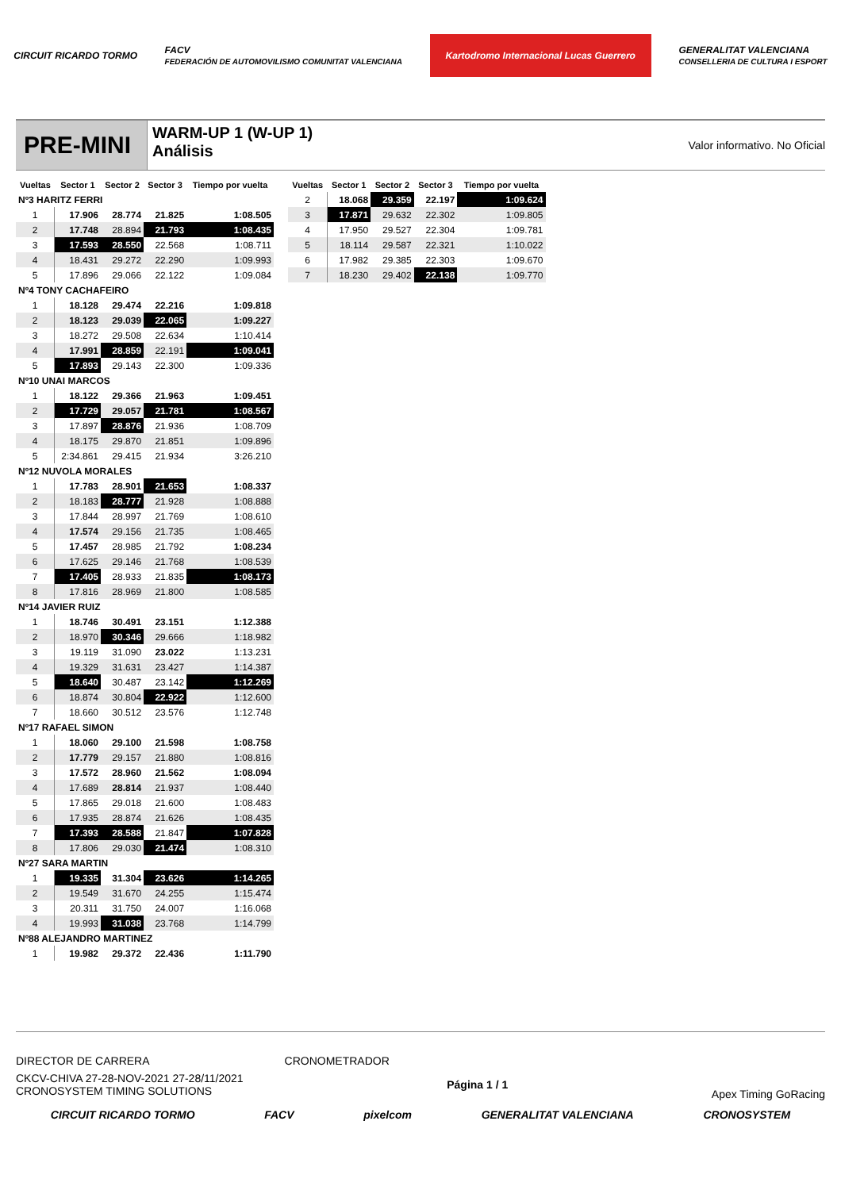CIRCUIT RICARDO TORMO
FACV
FEDERACIÓN DE AUTOMOVILISMO COMUNITAT VALENCIANA
Kartodromo Internacional Lucas Guerrero
GENERALITAT VALENCIANA
CONSELLERIA DE CULTURA I ESPORT
PRE-MINI
WARM-UP 1 (W-UP 1)
Análisis
Valor informativo. No Oficial
| Vueltas | Sector 1 | Sector 2 | Sector 3 | Tiempo por vuelta |
| --- | --- | --- | --- | --- |
| Nº3 HARITZ FERRI | | | | |
| 1 | 17.906 | 28.774 | 21.825 | 1:08.505 |
| 2 | 17.748 | 28.894 | 21.793 | 1:08.435 |
| 3 | 17.593 | 28.550 | 22.568 | 1:08.711 |
| 4 | 18.431 | 29.272 | 22.290 | 1:09.993 |
| 5 | 17.896 | 29.066 | 22.122 | 1:09.084 |
| Nº4 TONY CACHAFEIRO | | | | |
| 1 | 18.128 | 29.474 | 22.216 | 1:09.818 |
| 2 | 18.123 | 29.039 | 22.065 | 1:09.227 |
| 3 | 18.272 | 29.508 | 22.634 | 1:10.414 |
| 4 | 17.991 | 28.859 | 22.191 | 1:09.041 |
| 5 | 17.893 | 29.143 | 22.300 | 1:09.336 |
| Nº10 UNAI MARCOS | | | | |
| 1 | 18.122 | 29.366 | 21.963 | 1:09.451 |
| 2 | 17.729 | 29.057 | 21.781 | 1:08.567 |
| 3 | 17.897 | 28.876 | 21.936 | 1:08.709 |
| 4 | 18.175 | 29.870 | 21.851 | 1:09.896 |
| 5 | 2:34.861 | 29.415 | 21.934 | 3:26.210 |
| Nº12 NUVOLA MORALES | | | | |
| 1 | 17.783 | 28.901 | 21.653 | 1:08.337 |
| 2 | 18.183 | 28.777 | 21.928 | 1:08.888 |
| 3 | 17.844 | 28.997 | 21.769 | 1:08.610 |
| 4 | 17.574 | 29.156 | 21.735 | 1:08.465 |
| 5 | 17.457 | 28.985 | 21.792 | 1:08.234 |
| 6 | 17.625 | 29.146 | 21.768 | 1:08.539 |
| 7 | 17.405 | 28.933 | 21.835 | 1:08.173 |
| 8 | 17.816 | 28.969 | 21.800 | 1:08.585 |
| Nº14 JAVIER RUIZ | | | | |
| 1 | 18.746 | 30.491 | 23.151 | 1:12.388 |
| 2 | 18.970 | 30.346 | 29.666 | 1:18.982 |
| 3 | 19.119 | 31.090 | 23.022 | 1:13.231 |
| 4 | 19.329 | 31.631 | 23.427 | 1:14.387 |
| 5 | 18.640 | 30.487 | 23.142 | 1:12.269 |
| 6 | 18.874 | 30.804 | 22.922 | 1:12.600 |
| 7 | 18.660 | 30.512 | 23.576 | 1:12.748 |
| Nº17 RAFAEL SIMON | | | | |
| 1 | 18.060 | 29.100 | 21.598 | 1:08.758 |
| 2 | 17.779 | 29.157 | 21.880 | 1:08.816 |
| 3 | 17.572 | 28.960 | 21.562 | 1:08.094 |
| 4 | 17.689 | 28.814 | 21.937 | 1:08.440 |
| 5 | 17.865 | 29.018 | 21.600 | 1:08.483 |
| 6 | 17.935 | 28.874 | 21.626 | 1:08.435 |
| 7 | 17.393 | 28.588 | 21.847 | 1:07.828 |
| 8 | 17.806 | 29.030 | 21.474 | 1:08.310 |
| Nº27 SARA MARTIN | | | | |
| 1 | 19.335 | 31.304 | 23.626 | 1:14.265 |
| 2 | 19.549 | 31.670 | 24.255 | 1:15.474 |
| 3 | 20.311 | 31.750 | 24.007 | 1:16.068 |
| 4 | 19.993 | 31.038 | 23.768 | 1:14.799 |
| Nº88 ALEJANDRO MARTINEZ | | | | |
| 1 | 19.982 | 29.372 | 22.436 | 1:11.790 |
| Vueltas | Sector 1 | Sector 2 | Sector 3 | Tiempo por vuelta |
| --- | --- | --- | --- | --- |
| 2 | 18.068 | 29.359 | 22.197 | 1:09.624 |
| 3 | 17.871 | 29.632 | 22.302 | 1:09.805 |
| 4 | 17.950 | 29.527 | 22.304 | 1:09.781 |
| 5 | 18.114 | 29.587 | 22.321 | 1:10.022 |
| 6 | 17.982 | 29.385 | 22.303 | 1:09.670 |
| 7 | 18.230 | 29.402 | 22.138 | 1:09.770 |
DIRECTOR DE CARRERA CRONOMETRADOR
CKCV-CHIVA 27-28-NOV-2021 27-28/11/2021
CRONOSYSTEM TIMING SOLUTIONS
Página 1 / 1
Apex Timing GoRacing
CIRCUIT RICARDO TORMO FACV pixelcom GENERALITAT VALENCIANA CRONOSYSTEM